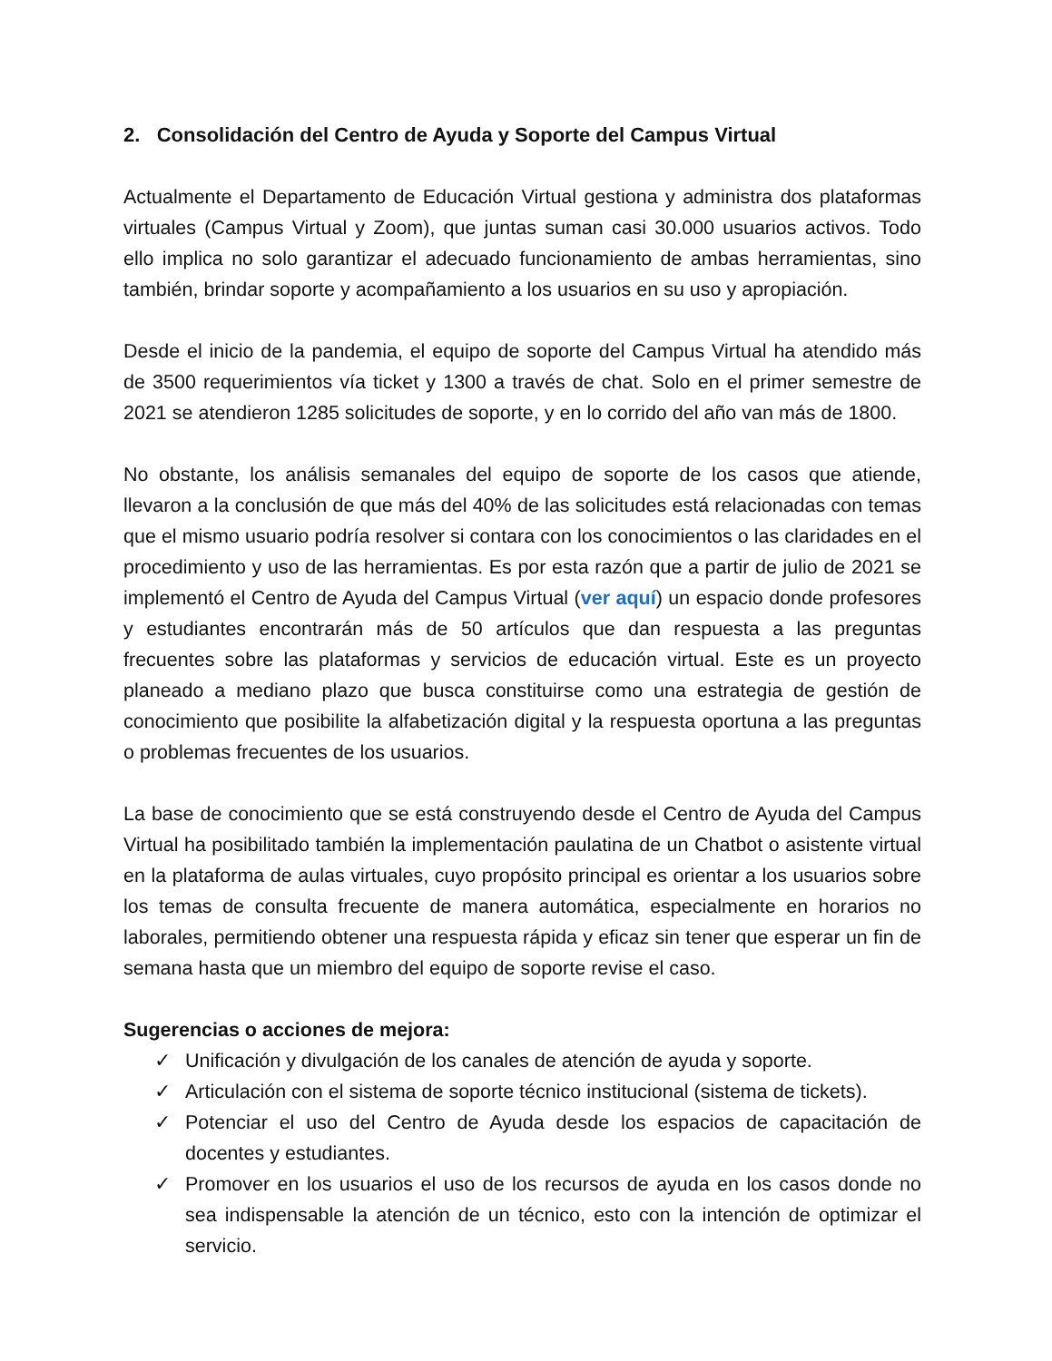2. Consolidación del Centro de Ayuda y Soporte del Campus Virtual
Actualmente el Departamento de Educación Virtual gestiona y administra dos plataformas virtuales (Campus Virtual y Zoom), que juntas suman casi 30.000 usuarios activos. Todo ello implica no solo garantizar el adecuado funcionamiento de ambas herramientas, sino también, brindar soporte y acompañamiento a los usuarios en su uso y apropiación.
Desde el inicio de la pandemia, el equipo de soporte del Campus Virtual ha atendido más de 3500 requerimientos vía ticket y 1300 a través de chat. Solo en el primer semestre de 2021 se atendieron 1285 solicitudes de soporte, y en lo corrido del año van más de 1800.
No obstante, los análisis semanales del equipo de soporte de los casos que atiende, llevaron a la conclusión de que más del 40% de las solicitudes está relacionadas con temas que el mismo usuario podría resolver si contara con los conocimientos o las claridades en el procedimiento y uso de las herramientas. Es por esta razón que a partir de julio de 2021 se implementó el Centro de Ayuda del Campus Virtual (ver aquí) un espacio donde profesores y estudiantes encontrarán más de 50 artículos que dan respuesta a las preguntas frecuentes sobre las plataformas y servicios de educación virtual. Este es un proyecto planeado a mediano plazo que busca constituirse como una estrategia de gestión de conocimiento que posibilite la alfabetización digital y la respuesta oportuna a las preguntas o problemas frecuentes de los usuarios.
La base de conocimiento que se está construyendo desde el Centro de Ayuda del Campus Virtual ha posibilitado también la implementación paulatina de un Chatbot o asistente virtual en la plataforma de aulas virtuales, cuyo propósito principal es orientar a los usuarios sobre los temas de consulta frecuente de manera automática, especialmente en horarios no laborales, permitiendo obtener una respuesta rápida y eficaz sin tener que esperar un fin de semana hasta que un miembro del equipo de soporte revise el caso.
Sugerencias o acciones de mejora:
✓ Unificación y divulgación de los canales de atención de ayuda y soporte.
✓ Articulación con el sistema de soporte técnico institucional (sistema de tickets).
✓ Potenciar el uso del Centro de Ayuda desde los espacios de capacitación de docentes y estudiantes.
✓ Promover en los usuarios el uso de los recursos de ayuda en los casos donde no sea indispensable la atención de un técnico, esto con la intención de optimizar el servicio.